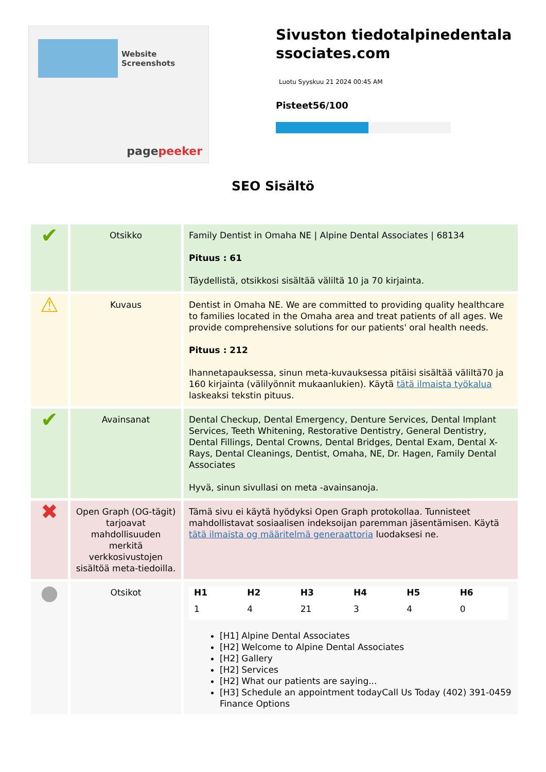Website Screenshots
pagepeeker
Sivuston tiedotalpinedentalassociates.com
Luotu Syyskuu 21 2024 00:45 AM
Pisteet56/100
SEO Sisältö
| ✔ | Otsikko | Family Dentist in Omaha NE / Alpine Dental Associates / 68134 Pituus : 61 Täydellistä, otsikkosi sisältää väliltä 10 ja 70 kirjainta. |
| ⚠ | Kuvaus | Dentist in Omaha NE. We are committed to providing quality healthcare to families located in the Omaha area and treat patients of all ages. We provide comprehensive solutions for our patients' oral health needs. Pituus : 212 Ihannetapauksessa, sinun meta-kuvauksessa pitäisi sisältää väliltä70 ja 160 kirjainta (välilyönnit mukaanlukien). Käytä tätä ilmaista työkalua laskeaksi tekstin pituus. |
| ✔ | Avainsanat | Dental Checkup, Dental Emergency, Denture Services, Dental Implant Services, Teeth Whitening, Restorative Dentistry, General Dentistry, Dental Fillings, Dental Crowns, Dental Bridges, Dental Exam, Dental X-Rays, Dental Cleanings, Dentist, Omaha, NE, Dr. Hagen, Family Dental Associates Hyvä, sinun sivullasi on meta -avainsanoja. |
| ✖ | Open Graph (OG-tägit) tarjoavat mahdollisuuden merkitä verkkosivustojen sisältöä meta-tiedoilla. | Tämä sivu ei käytä hyödyksi Open Graph protokollaa. Tunnisteet mahdollistavat sosiaalisen indeksoijan paremman jäsentämisen. Käytä tätä ilmaista og määritelmä generaattoria luodaksesi ne. |
| ● | Otsikot | / H1 / H2 / H3 / H4 / H5 / H6 / / --- / --- / --- / --- / --- / --- / / 1 / 4 / 21 / 3 / 4 / 0 / [H1] Alpine Dental Associates [H2] Welcome to Alpine Dental Associates [H2] Gallery [H2] Services [H2] What our patients are saying... [H3] Schedule an appointment todayCall Us Today (402) 391-0459 Finance Options |